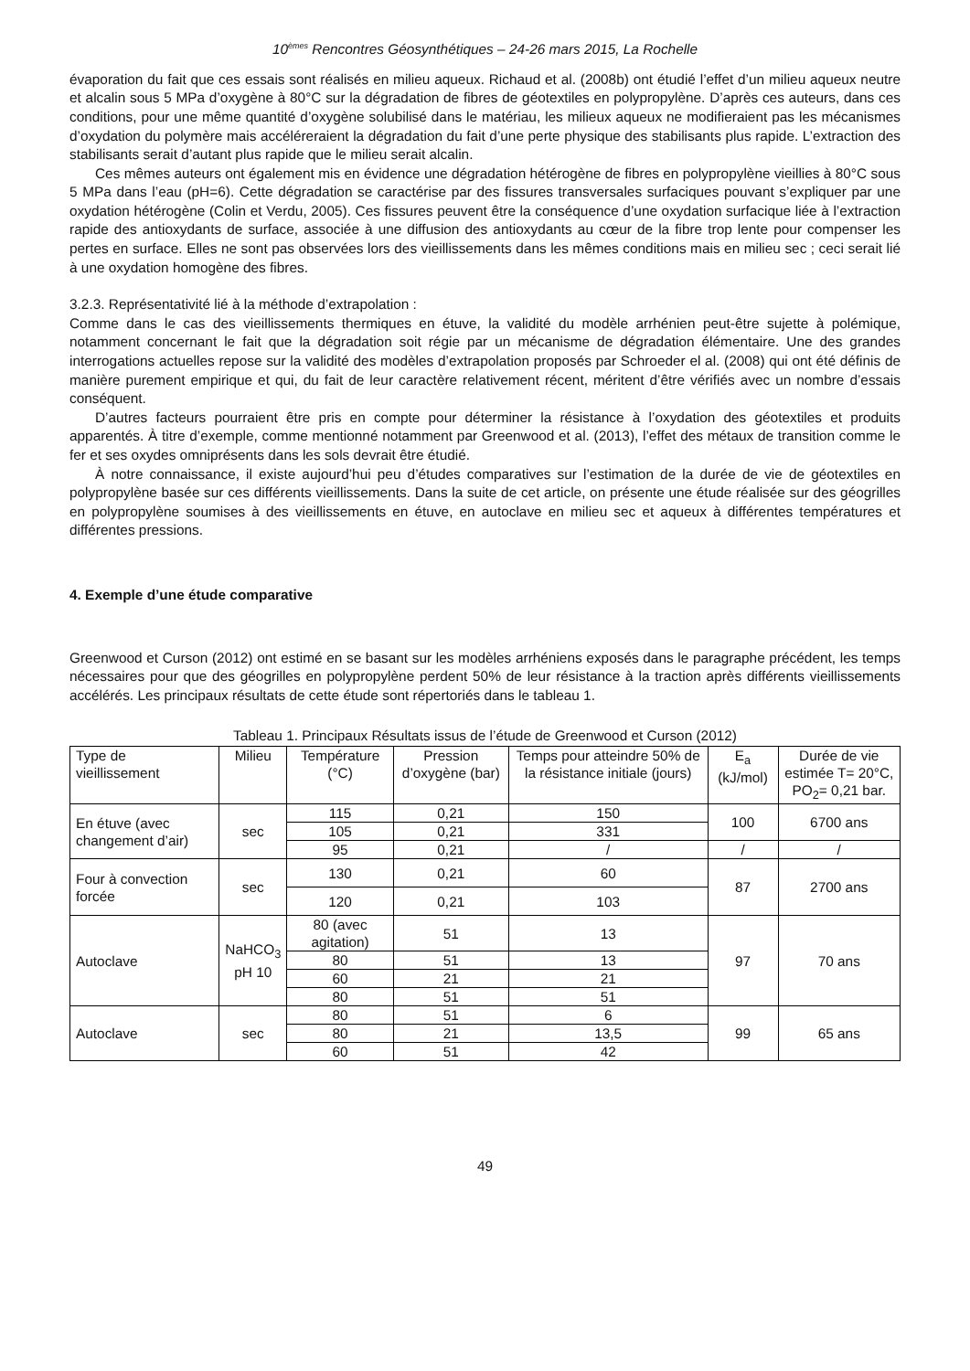10<sup>èmes</sup> Rencontres Géosynthétiques – 24-26 mars 2015, La Rochelle
évaporation du fait que ces essais sont réalisés en milieu aqueux. Richaud et al. (2008b) ont étudié l’effet d’un milieu aqueux neutre et alcalin sous 5 MPa d’oxygène à 80°C sur la dégradation de fibres de géotextiles en polypropylène. D’après ces auteurs, dans ces conditions, pour une même quantité d’oxygène solubilisé dans le matériau, les milieux aqueux ne modifieraient pas les mécanismes d’oxydation du polymère mais accéléreraient la dégradation du fait d’une perte physique des stabilisants plus rapide. L’extraction des stabilisants serait d’autant plus rapide que le milieu serait alcalin.
Ces mêmes auteurs ont également mis en évidence une dégradation hétérogène de fibres en polypropylène vieillies à 80°C sous 5 MPa dans l’eau (pH=6). Cette dégradation se caractérise par des fissures transversales surfaciques pouvant s’expliquer par une oxydation hétérogène (Colin et Verdu, 2005). Ces fissures peuvent être la conséquence d’une oxydation surfacique liée à l’extraction rapide des antioxydants de surface, associée à une diffusion des antioxydants au cœur de la fibre trop lente pour compenser les pertes en surface. Elles ne sont pas observées lors des vieillissements dans les mêmes conditions mais en milieu sec ; ceci serait lié à une oxydation homogène des fibres.
3.2.3. Représentativité lié à la méthode d’extrapolation :
Comme dans le cas des vieillissements thermiques en étuve, la validité du modèle arrhénien peut-être sujette à polémique, notamment concernant le fait que la dégradation soit régie par un mécanisme de dégradation élémentaire. Une des grandes interrogations actuelles repose sur la validité des modèles d’extrapolation proposés par Schroeder el al. (2008) qui ont été définis de manière purement empirique et qui, du fait de leur caractère relativement récent, méritent d’être vérifiés avec un nombre d’essais conséquent.
D’autres facteurs pourraient être pris en compte pour déterminer la résistance à l’oxydation des géotextiles et produits apparentés. À titre d’exemple, comme mentionné notamment par Greenwood et al. (2013), l’effet des métaux de transition comme le fer et ses oxydes omniprésents dans les sols devrait être étudié.
À notre connaissance, il existe aujourd’hui peu d’études comparatives sur l’estimation de la durée de vie de géotextiles en polypropylène basée sur ces différents vieillissements. Dans la suite de cet article, on présente une étude réalisée sur des géogrilles en polypropylène soumises à des vieillissements en étuve, en autoclave en milieu sec et aqueux à différentes températures et différentes pressions.
4. Exemple d’une étude comparative
Greenwood et Curson (2012) ont estimé en se basant sur les modèles arrhéniens exposés dans le paragraphe précédent, les temps nécessaires pour que des géogrilles en polypropylène perdent 50% de leur résistance à la traction après différents vieillissements accélérés. Les principaux résultats de cette étude sont répertoriés dans le tableau 1.
Tableau 1. Principaux Résultats issus de l’étude de Greenwood et Curson (2012)
| Type de vieillissement | Milieu | Température (°C) | Pression d’oxygène (bar) | Temps pour atteindre 50% de la résistance initiale (jours) | E<sub>a</sub> (kJ/mol) | Durée de vie estimée T= 20°C, PO<sub>2</sub>= 0,21 bar. |
| --- | --- | --- | --- | --- | --- | --- |
| En étuve (avec changement d’air) | sec | 115 | 0,21 | 150 | 100 | 6700 ans |
| | | 105 | 0,21 | 331 | | |
| | | 95 | 0,21 | / | / | / |
| Four à convection forcée | sec | 130 | 0,21 | 60 | 87 | 2700 ans |
| | | 120 | 0,21 | 103 | | |
| Autoclave | NaHCO<sub>3</sub> pH 10 | 80 (avec agitation) | 51 | 13 | 97 | 70 ans |
| | | 80 | 51 | 13 | | |
| | | 60 | 21 | 21 | | |
| | | 80 | 51 | 51 | | |
| Autoclave | sec | 80 | 51 | 6 | 99 | 65 ans |
| | | 80 | 21 | 13,5 | | |
| | | 60 | 51 | 42 | | |
49